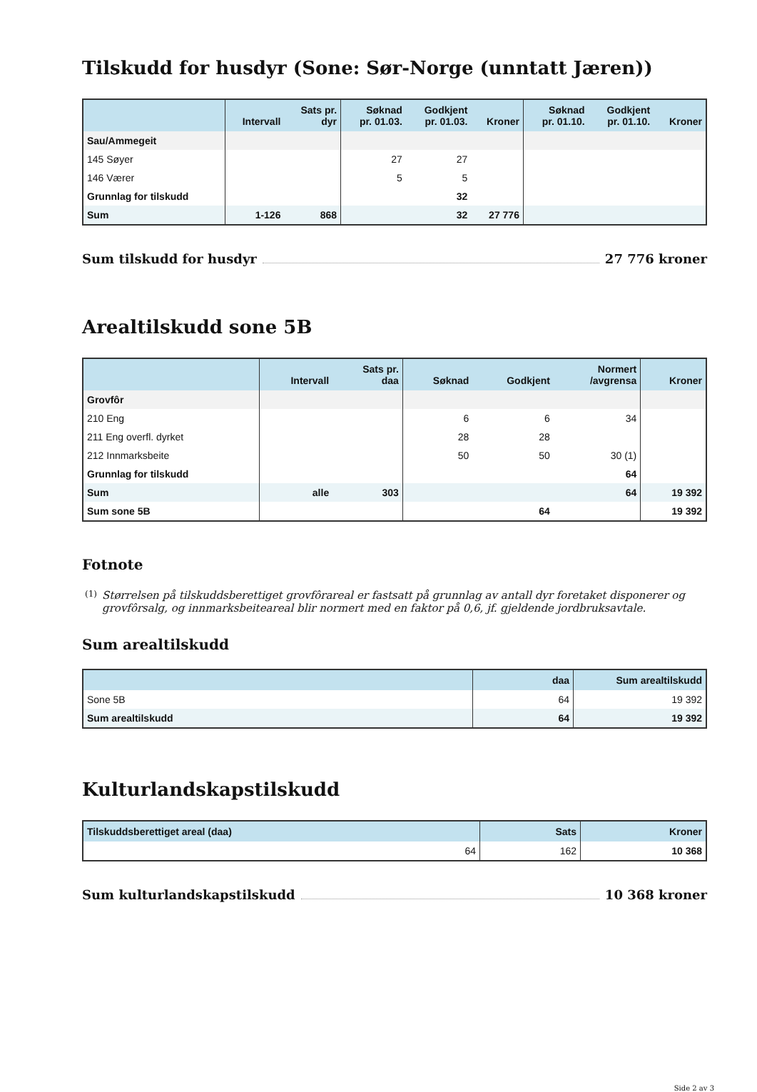Tilskudd for husdyr (Sone: Sør-Norge (unntatt Jæren))
| | Intervall | Sats pr. dyr | Søknad pr. 01.03. | Godkjent pr. 01.03. | Kroner | Søknad pr. 01.10. | Godkjent pr. 01.10. | Kroner |
| --- | --- | --- | --- | --- | --- | --- | --- | --- |
| Sau/Ammegeit | | | | | | | | |
| 145 Søyer | | | 27 | 27 | | | | |
| 146 Værer | | | 5 | 5 | | | | |
| Grunnlag for tilskudd | | | | 32 | | | | |
| Sum | 1-126 | 868 | | 32 | 27 776 | | | |
Sum tilskudd for husdyr 27 776 kroner
Arealtilskudd sone 5B
| | Intervall | Sats pr. daa | Søknad | Godkjent | Normert /avgrensa | Kroner |
| --- | --- | --- | --- | --- | --- | --- |
| Grovfôr | | | | | | |
| 210 Eng | | | 6 | 6 | 34 | |
| 211 Eng overfl. dyrket | | | 28 | 28 | | |
| 212 Innmarksbeite | | | 50 | 50 | 30 (1) | |
| Grunnlag for tilskudd | | | | | 64 | |
| Sum | alle | 303 | | | 64 | 19 392 |
| Sum sone 5B | | | | 64 | | 19 392 |
Fotnote
(1)
Størrelsen på tilskuddsberettiget grovfôrareal er fastsatt på grunnlag av antall dyr foretaket disponerer og grovfôrsalg, og innmarksbeiteareal blir normert med en faktor på 0,6, jf. gjeldende jordbruksavtale.
Sum arealtilskudd
| | daa | Sum arealtilskudd |
| --- | --- | --- |
| Sone 5B | 64 | 19 392 |
| Sum arealtilskudd | 64 | 19 392 |
Kulturlandskapstilskudd
| Tilskuddsberettiget areal (daa) | Sats | Kroner |
| --- | --- | --- |
| 64 | 162 | 10 368 |
Sum kulturlandskapstilskudd 10 368 kroner
Side 2 av 3